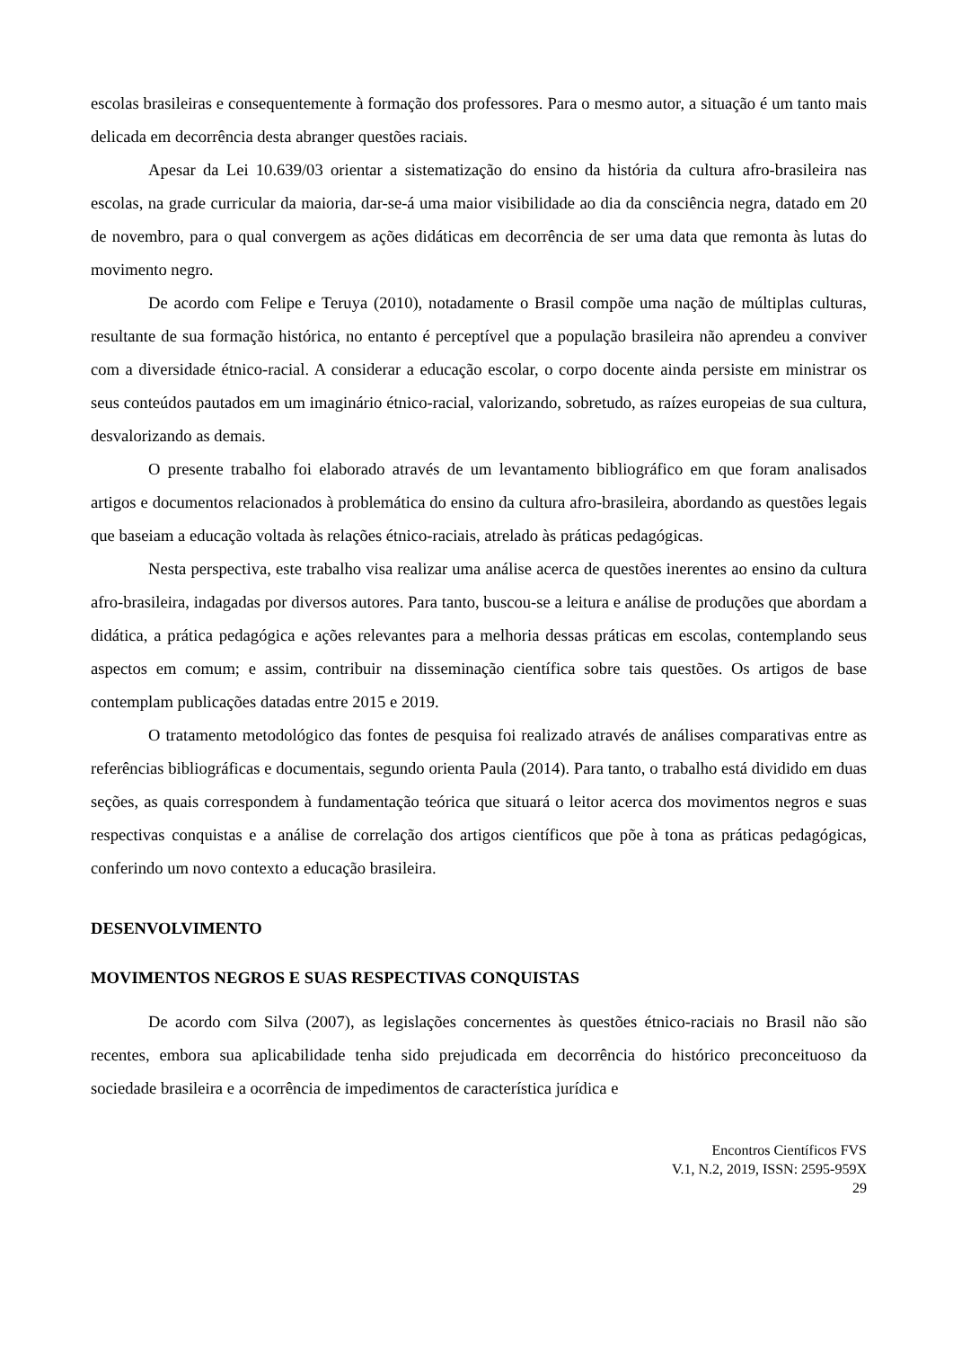escolas brasileiras e consequentemente à formação dos professores. Para o mesmo autor, a situação é um tanto mais delicada em decorrência desta abranger questões raciais.
Apesar da Lei 10.639/03 orientar a sistematização do ensino da história da cultura afro-brasileira nas escolas, na grade curricular da maioria, dar-se-á uma maior visibilidade ao dia da consciência negra, datado em 20 de novembro, para o qual convergem as ações didáticas em decorrência de ser uma data que remonta às lutas do movimento negro.
De acordo com Felipe e Teruya (2010), notadamente o Brasil compõe uma nação de múltiplas culturas, resultante de sua formação histórica, no entanto é perceptível que a população brasileira não aprendeu a conviver com a diversidade étnico-racial. A considerar a educação escolar, o corpo docente ainda persiste em ministrar os seus conteúdos pautados em um imaginário étnico-racial, valorizando, sobretudo, as raízes europeias de sua cultura, desvalorizando as demais.
O presente trabalho foi elaborado através de um levantamento bibliográfico em que foram analisados artigos e documentos relacionados à problemática do ensino da cultura afro-brasileira, abordando as questões legais que baseiam a educação voltada às relações étnico-raciais, atrelado às práticas pedagógicas.
Nesta perspectiva, este trabalho visa realizar uma análise acerca de questões inerentes ao ensino da cultura afro-brasileira, indagadas por diversos autores. Para tanto, buscou-se a leitura e análise de produções que abordam a didática, a prática pedagógica e ações relevantes para a melhoria dessas práticas em escolas, contemplando seus aspectos em comum; e assim, contribuir na disseminação científica sobre tais questões. Os artigos de base contemplam publicações datadas entre 2015 e 2019.
O tratamento metodológico das fontes de pesquisa foi realizado através de análises comparativas entre as referências bibliográficas e documentais, segundo orienta Paula (2014). Para tanto, o trabalho está dividido em duas seções, as quais correspondem à fundamentação teórica que situará o leitor acerca dos movimentos negros e suas respectivas conquistas e a análise de correlação dos artigos científicos que põe à tona as práticas pedagógicas, conferindo um novo contexto a educação brasileira.
DESENVOLVIMENTO
MOVIMENTOS NEGROS E SUAS RESPECTIVAS CONQUISTAS
De acordo com Silva (2007), as legislações concernentes às questões étnico-raciais no Brasil não são recentes, embora sua aplicabilidade tenha sido prejudicada em decorrência do histórico preconceituoso da sociedade brasileira e a ocorrência de impedimentos de característica jurídica e
Encontros Científicos FVS
V.1, N.2, 2019, ISSN: 2595-959X
29